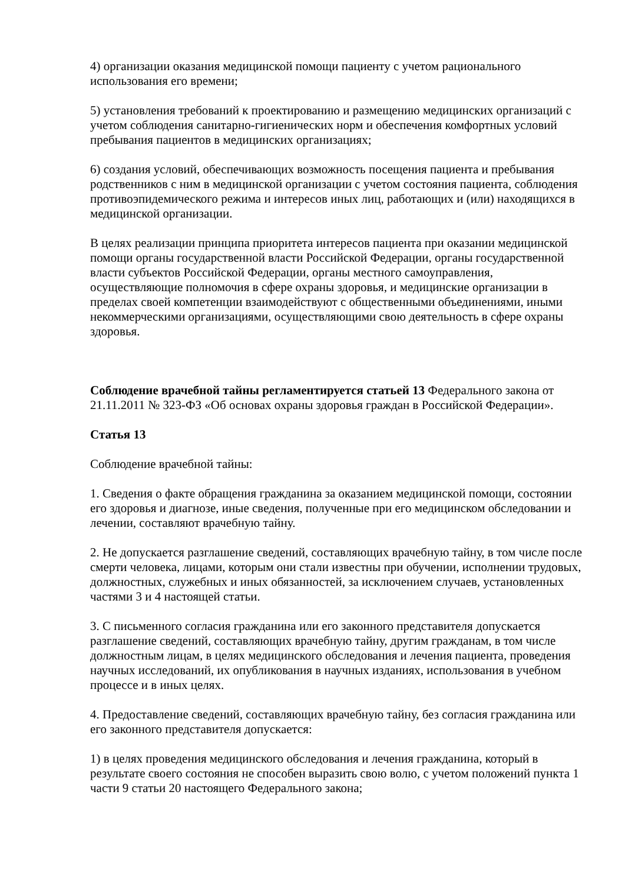4) организации оказания медицинской помощи пациенту с учетом рационального использования его времени;
5) установления требований к проектированию и размещению медицинских организаций с учетом соблюдения санитарно-гигиенических норм и обеспечения комфортных условий пребывания пациентов в медицинских организациях;
6) создания условий, обеспечивающих возможность посещения пациента и пребывания родственников с ним в медицинской организации с учетом состояния пациента, соблюдения противоэпидемического режима и интересов иных лиц, работающих и (или) находящихся в медицинской организации.
В целях реализации принципа приоритета интересов пациента при оказании медицинской помощи органы государственной власти Российской Федерации, органы государственной власти субъектов Российской Федерации, органы местного самоуправления, осуществляющие полномочия в сфере охраны здоровья, и медицинские организации в пределах своей компетенции взаимодействуют с общественными объединениями, иными некоммерческими организациями, осуществляющими свою деятельность в сфере охраны здоровья.
Соблюдение врачебной тайны регламентируется статьей 13 Федерального закона от 21.11.2011 № 323-ФЗ «Об основах охраны здоровья граждан в Российской Федерации».
Статья 13
Соблюдение врачебной тайны:
1. Сведения о факте обращения гражданина за оказанием медицинской помощи, состоянии его здоровья и диагнозе, иные сведения, полученные при его медицинском обследовании и лечении, составляют врачебную тайну.
2. Не допускается разглашение сведений, составляющих врачебную тайну, в том числе после смерти человека, лицами, которым они стали известны при обучении, исполнении трудовых, должностных, служебных и иных обязанностей, за исключением случаев, установленных частями 3 и 4 настоящей статьи.
3. С письменного согласия гражданина или его законного представителя допускается разглашение сведений, составляющих врачебную тайну, другим гражданам, в том числе должностным лицам, в целях медицинского обследования и лечения пациента, проведения научных исследований, их опубликования в научных изданиях, использования в учебном процессе и в иных целях.
4. Предоставление сведений, составляющих врачебную тайну, без согласия гражданина или его законного представителя допускается:
1) в целях проведения медицинского обследования и лечения гражданина, который в результате своего состояния не способен выразить свою волю, с учетом положений пункта 1 части 9 статьи 20 настоящего Федерального закона;